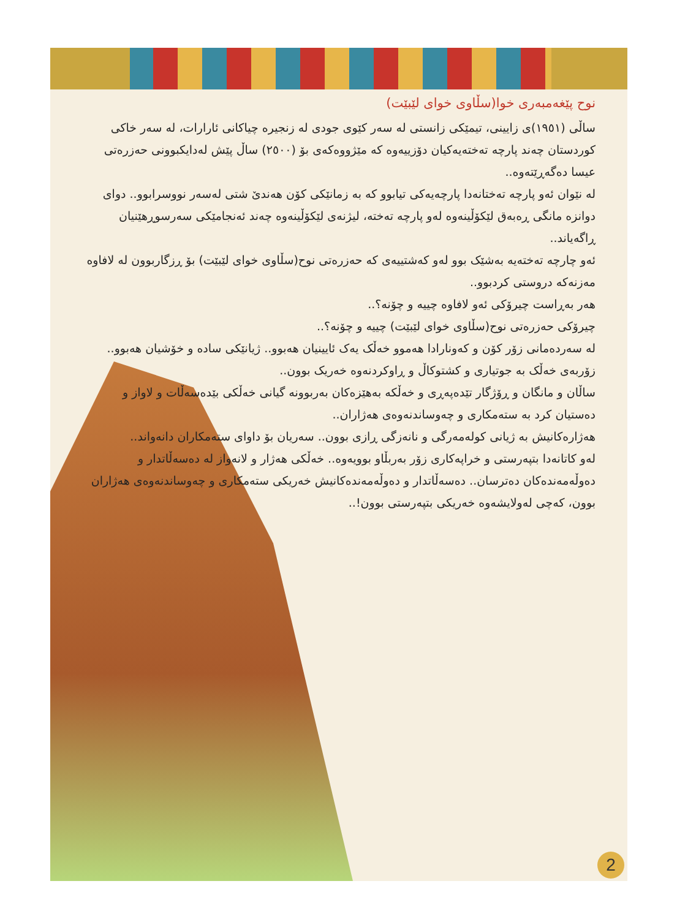نوح پێغەمبەری خوا(سڵاوی خوای لێبێت)
ساڵی (١٩٥١)ی زایینی، تیمێکی زانستی لە سەر کێوی جودی لە زنجیرە چیاکانی ئارارات، لە سەر خاکی کوردستان چەند پارچە تەختەیەکیان دۆزییەوە کە مێژووەکەی بۆ (٢٥٠٠) ساڵ پێش لەدایکبوونی حەزرەتی عیسا دەگەڕێتەوە..
لە نێوان ئەو پارچە تەختانەدا پارچەیەکی تیابوو کە بە زمانێکی کۆن هەندێ شتی لەسەر نووسرابوو.. دوای دوانزە مانگی ڕەبەق لێکۆڵینەوە لەو پارچە تەختە، لیژنەی لێکۆڵینەوە چەند ئەنجامێکی سەرسوڕهێنیان ڕاگەیاند..
ئەو چارچە تەختەیە بەشێک بوو لەو کەشتییەی کە حەزرەتی نوح(سڵاوی خوای لێبێت) بۆ ڕزگاربوون لە لافاوە مەزنەکە دروستی کردبوو..
هەر بەڕاست چیرۆکی ئەو لافاوە چییە و چۆنە؟..
چیرۆکی حەزرەتی نوح(سڵاوی خوای لێبێت) چییە و چۆنە؟..
لە سەردەمانی زۆر کۆن و کەونارادا هەموو خەڵک یەک ئایینیان هەبوو.. ژیانێکی سادە و خۆشیان هەبوو.. زۆربەی خەڵک بە جوتیاری و کشتوکاڵ و ڕاوکردنەوە خەریک بوون..
ساڵان و مانگان و ڕۆژگار تێدەپەڕی و خەڵکە بەهێزەکان بەربوونە گیانی خەڵکی بێدەسەڵات و لاواز و دەستیان کرد بە ستەمکاری و چەوساندنەوەی هەژاران..
هەژارەکانیش بە ژیانی کولەمەرگی و نانەزگی ڕازی بوون.. سەریان بۆ داوای ستەمکاران دانەواند..
لەو کاتانەدا بتپەرستی و خراپەکاری زۆر بەربڵاو بوویەوە.. خەڵکی هەژار و لانەواز لە دەسەڵاتدار و دەوڵەمەندەکان دەترسان.. دەسەڵاتدار و دەوڵەمەندەکانیش خەریکی ستەمکاری و چەوساندنەوەی هەژاران بوون، کەچی لەولایشەوە خەریکی بتپەرستی بوون!..
2